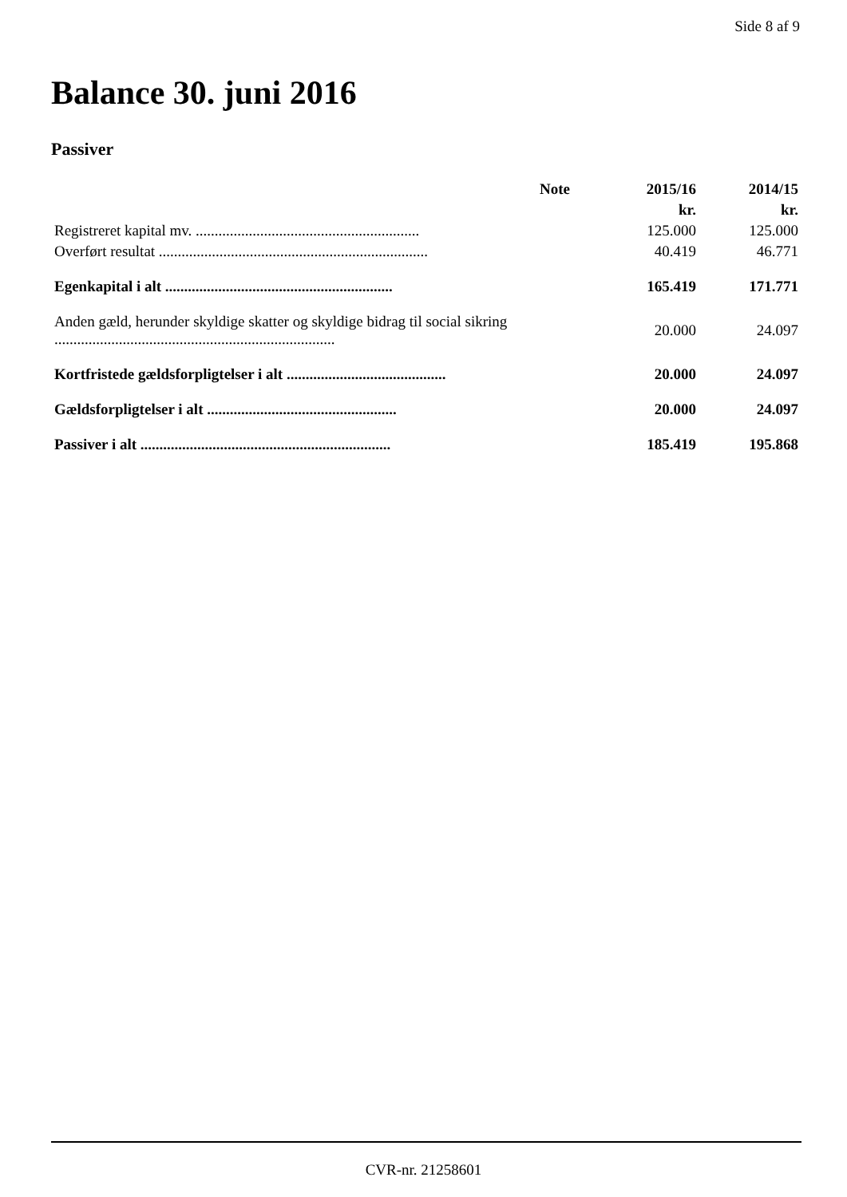Side 8 af 9
Balance 30. juni 2016
Passiver
| | Note | 2015/16 | 2014/15 |
| --- | --- | --- | --- |
| | | kr. | kr. |
| Registreret kapital mv. ........................................................... | | 125.000 | 125.000 |
| Overført resultat ....................................................................... | | 40.419 | 46.771 |
| Egenkapital i alt ............................................................ | | 165.419 | 171.771 |
| Anden gæld, herunder skyldige skatter og skyldige bidrag til social sikring .......................................................................... | | 20.000 | 24.097 |
| Kortfristede gældsforpligtelser i alt .......................................... | | 20.000 | 24.097 |
| Gældsforpligtelser i alt .................................................. | | 20.000 | 24.097 |
| Passiver i alt .................................................................. | | 185.419 | 195.868 |
CVR-nr. 21258601